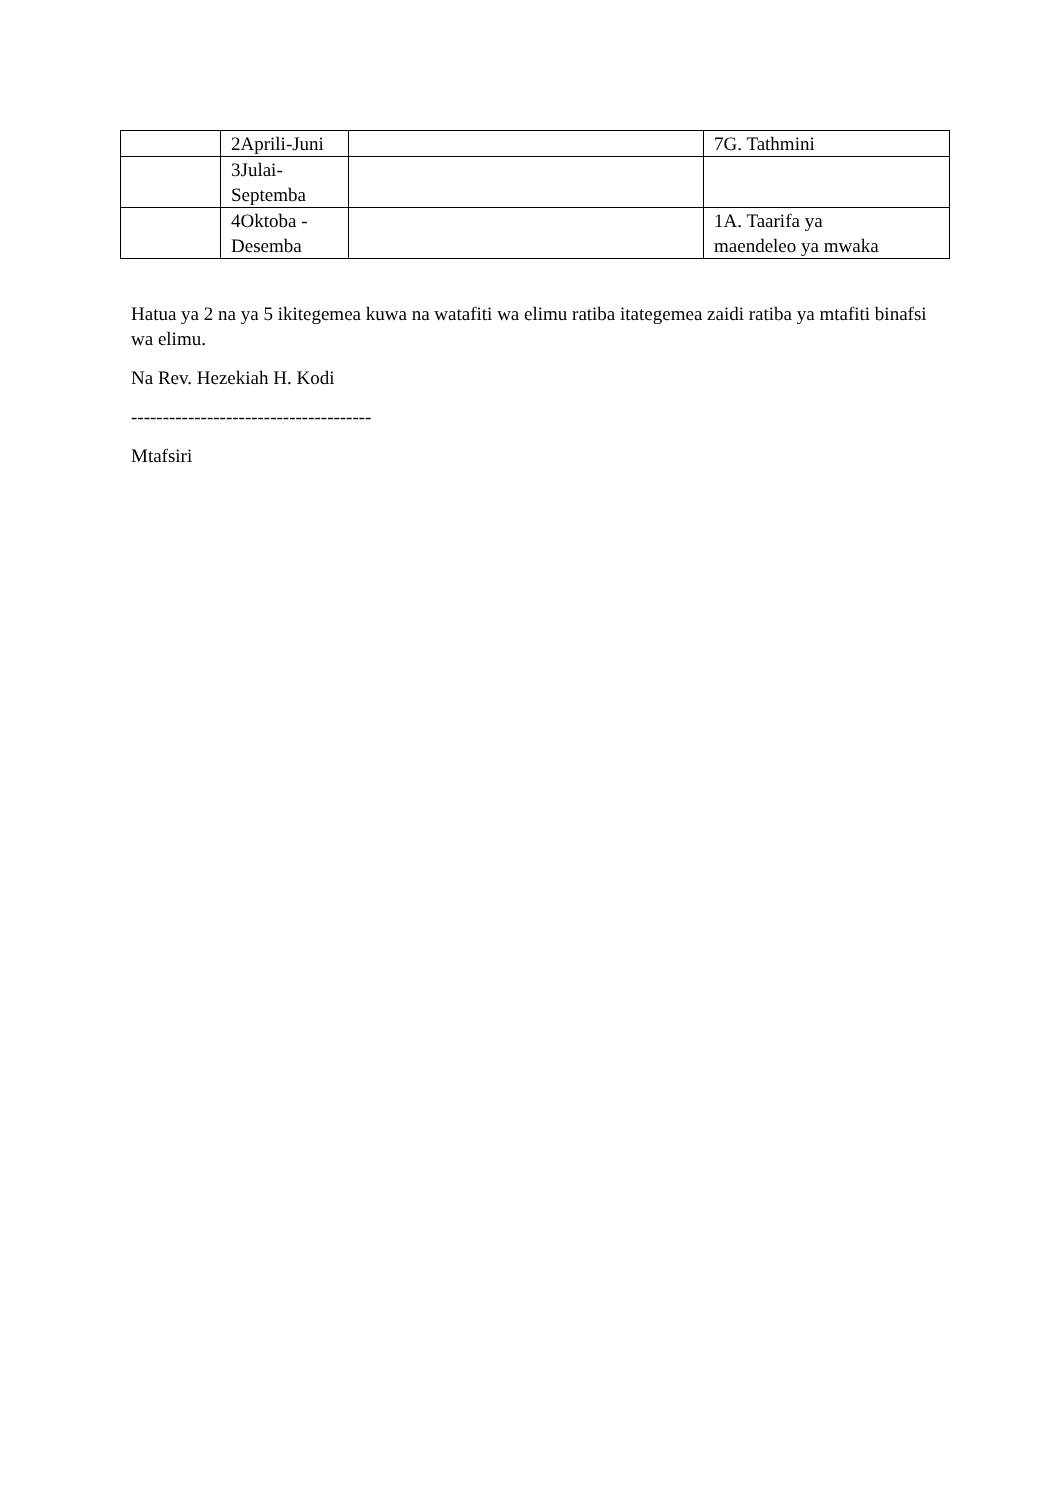| | 2Aprili-Juni | | 7G. Tathmini |
| | 3Julai- Septemba | | |
| | 4Oktoba - Desemba | | 1A. Taarifa ya maendeleo ya mwaka |
Hatua ya 2 na ya 5 ikitegemea kuwa na watafiti wa elimu ratiba itategemea zaidi ratiba ya mtafiti binafsi wa elimu.
Na Rev. Hezekiah H. Kodi
--------------------------------------
Mtafsiri